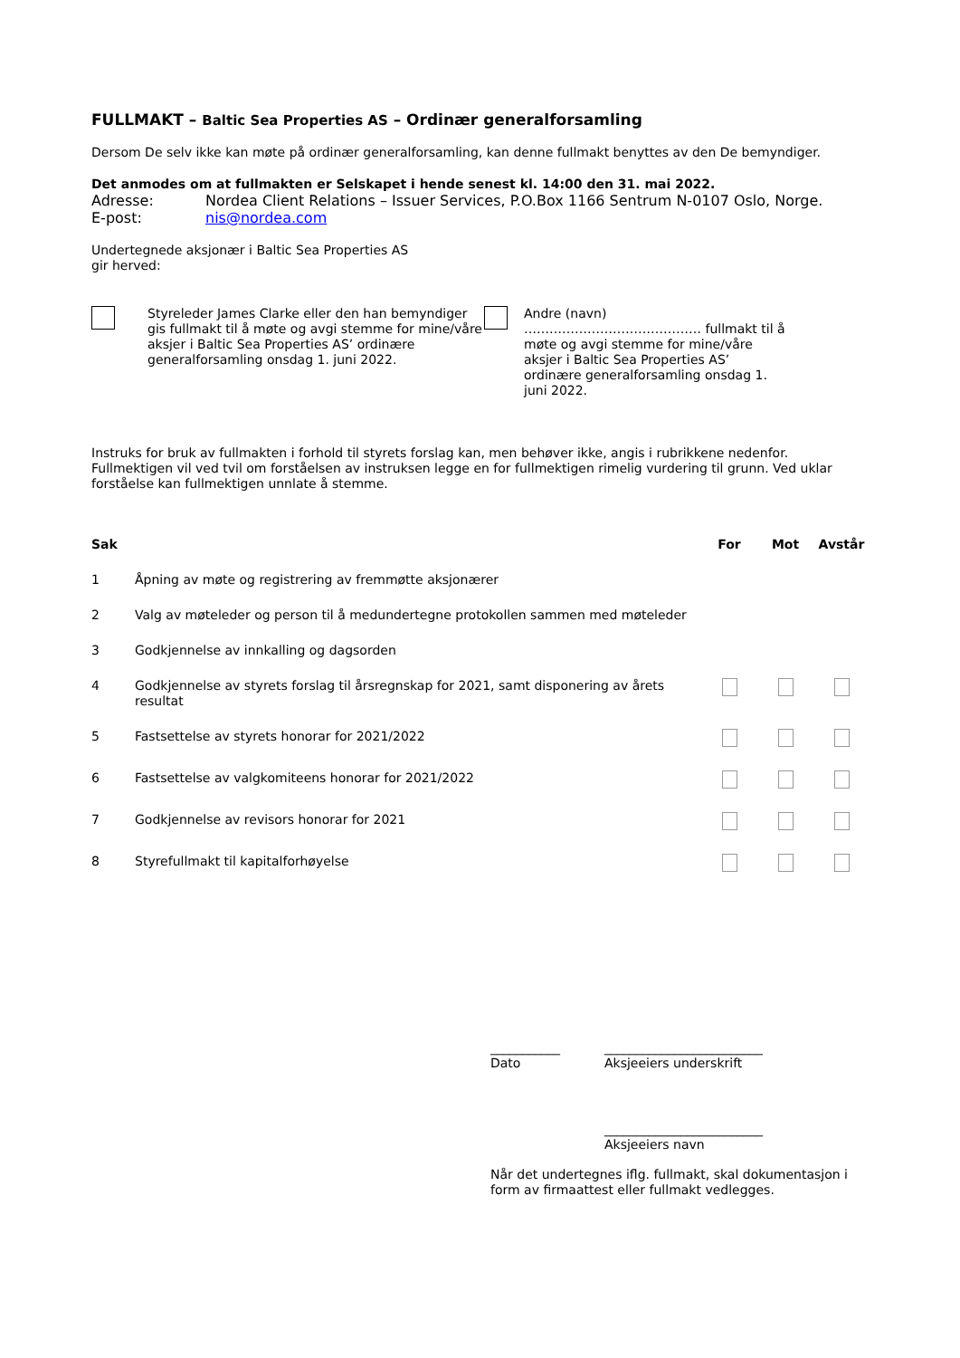FULLMAKT – Baltic Sea Properties AS – Ordinær generalforsamling
Dersom De selv ikke kan møte på ordinær generalforsamling, kan denne fullmakt benyttes av den De bemyndiger.
Det anmodes om at fullmakten er Selskapet i hende senest kl. 14:00 den 31. mai 2022.
| Adresse: | Nordea Client Relations – Issuer Services, P.O.Box 1166 Sentrum N-0107 Oslo, Norge. |
| E-post: | nis@nordea.com |
Undertegnede aksjonær i Baltic Sea Properties AS
gir herved:
Styreleder James Clarke eller den han bemyndiger gis fullmakt til å møte og avgi stemme for mine/våre aksjer i Baltic Sea Properties AS’ ordinære generalforsamling onsdag 1. juni 2022.
Andre (navn) …………………………………… fullmakt til å møte og avgi stemme for mine/våre aksjer i Baltic Sea Properties AS’ ordinære generalforsamling onsdag 1. juni 2022.
Instruks for bruk av fullmakten i forhold til styrets forslag kan, men behøver ikke, angis i rubrikkene nedenfor. Fullmektigen vil ved tvil om forståelsen av instruksen legge en for fullmektigen rimelig vurdering til grunn. Ved uklar forståelse kan fullmektigen unnlate å stemme.
| Sak | | For | Mot | Avstår |
| --- | --- | --- | --- | --- |
| 1 | Åpning av møte og registrering av fremmøtte aksjonærer | | | |
| 2 | Valg av møteleder og person til å medundertegne protokollen sammen med møteleder | | | |
| 3 | Godkjennelse av innkalling og dagsorden | | | |
| 4 | Godkjennelse av styrets forslag til årsregnskap for 2021, samt disponering av årets resultat | | | |
| 5 | Fastsettelse av styrets honorar for 2021/2022 | | | |
| 6 | Fastsettelse av valgkomiteens honorar for 2021/2022 | | | |
| 7 | Godkjennelse av revisors honorar for 2021 | | | |
| 8 | Styrefullmakt til kapitalforhøyelse | | | |
___________
Dato
_________________________
Aksjeeiers underskrift
_________________________
Aksjeeiers navn
Når det undertegnes iflg. fullmakt, skal dokumentasjon i form av firmaattest eller fullmakt vedlegges.